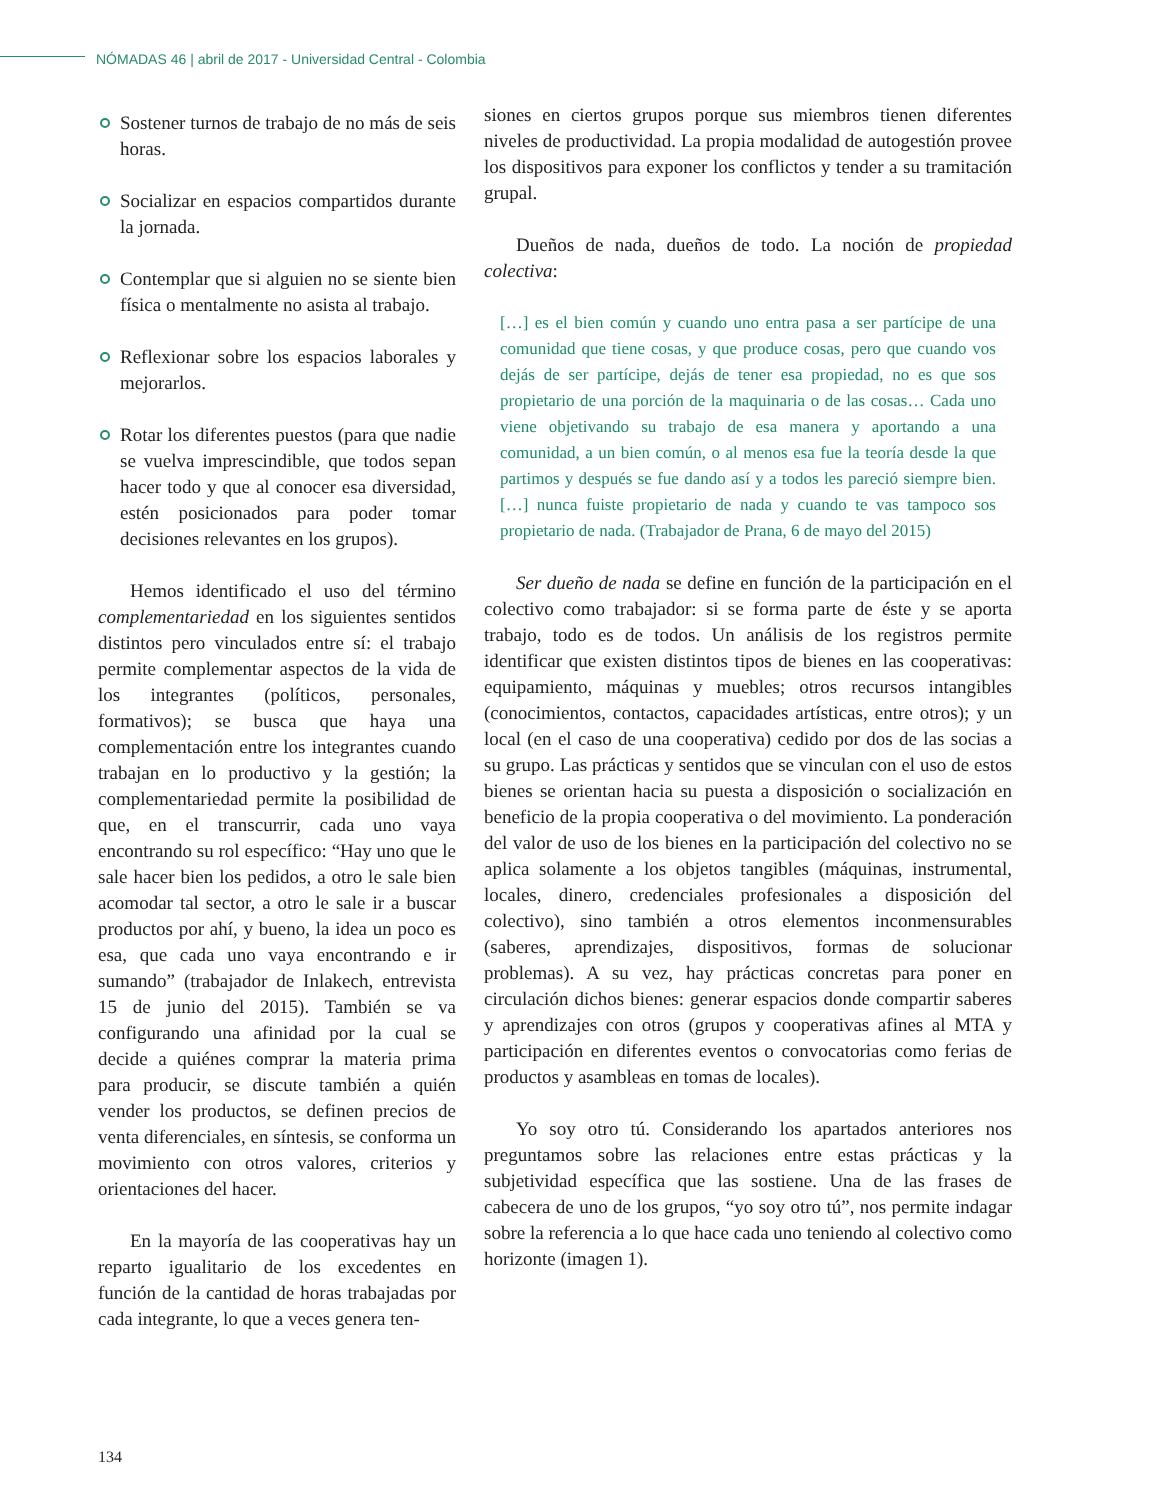NÓMADAS 46 | abril de 2017 - Universidad Central - Colombia
Sostener turnos de trabajo de no más de seis horas.
Socializar en espacios compartidos durante la jornada.
Contemplar que si alguien no se siente bien física o mentalmente no asista al trabajo.
Reflexionar sobre los espacios laborales y mejorarlos.
Rotar los diferentes puestos (para que nadie se vuelva imprescindible, que todos sepan hacer todo y que al conocer esa diversidad, estén posicionados para poder tomar decisiones relevantes en los grupos).
Hemos identificado el uso del término complementariedad en los siguientes sentidos distintos pero vinculados entre sí: el trabajo permite complementar aspectos de la vida de los integrantes (políticos, personales, formativos); se busca que haya una complementación entre los integrantes cuando trabajan en lo productivo y la gestión; la complementariedad permite la posibilidad de que, en el transcurrir, cada uno vaya encontrando su rol específico: “Hay uno que le sale hacer bien los pedidos, a otro le sale bien acomodar tal sector, a otro le sale ir a buscar productos por ahí, y bueno, la idea un poco es esa, que cada uno vaya encontrando e ir sumando” (trabajador de Inlakech, entrevista 15 de junio del 2015). También se va configurando una afinidad por la cual se decide a quiénes comprar la materia prima para producir, se discute también a quién vender los productos, se definen precios de venta diferenciales, en síntesis, se conforma un movimiento con otros valores, criterios y orientaciones del hacer.
En la mayoría de las cooperativas hay un reparto igualitario de los excedentes en función de la cantidad de horas trabajadas por cada integrante, lo que a veces genera ten-
siones en ciertos grupos porque sus miembros tienen diferentes niveles de productividad. La propia modalidad de autogestión provee los dispositivos para exponer los conflictos y tender a su tramitación grupal.
Dueños de nada, dueños de todo. La noción de propiedad colectiva:
[…] es el bien común y cuando uno entra pasa a ser partícipe de una comunidad que tiene cosas, y que produce cosas, pero que cuando vos dejás de ser partícipe, dejás de tener esa propiedad, no es que sos propietario de una porción de la maquinaria o de las cosas… Cada uno viene objetivando su trabajo de esa manera y aportando a una comunidad, a un bien común, o al menos esa fue la teoría desde la que partimos y después se fue dando así y a todos les pareció siempre bien. […] nunca fuiste propietario de nada y cuando te vas tampoco sos propietario de nada. (Trabajador de Prana, 6 de mayo del 2015)
Ser dueño de nada se define en función de la participación en el colectivo como trabajador: si se forma parte de éste y se aporta trabajo, todo es de todos. Un análisis de los registros permite identificar que existen distintos tipos de bienes en las cooperativas: equipamiento, máquinas y muebles; otros recursos intangibles (conocimientos, contactos, capacidades artísticas, entre otros); y un local (en el caso de una cooperativa) cedido por dos de las socias a su grupo. Las prácticas y sentidos que se vinculan con el uso de estos bienes se orientan hacia su puesta a disposición o socialización en beneficio de la propia cooperativa o del movimiento. La ponderación del valor de uso de los bienes en la participación del colectivo no se aplica solamente a los objetos tangibles (máquinas, instrumental, locales, dinero, credenciales profesionales a disposición del colectivo), sino también a otros elementos inconmensurables (saberes, aprendizajes, dispositivos, formas de solucionar problemas). A su vez, hay prácticas concretas para poner en circulación dichos bienes: generar espacios donde compartir saberes y aprendizajes con otros (grupos y cooperativas afines al MTA y participación en diferentes eventos o convocatorias como ferias de productos y asambleas en tomas de locales).
Yo soy otro tú. Considerando los apartados anteriores nos preguntamos sobre las relaciones entre estas prácticas y la subjetividad específica que las sostiene. Una de las frases de cabecera de uno de los grupos, “yo soy otro tú”, nos permite indagar sobre la referencia a lo que hace cada uno teniendo al colectivo como horizonte (imagen 1).
134